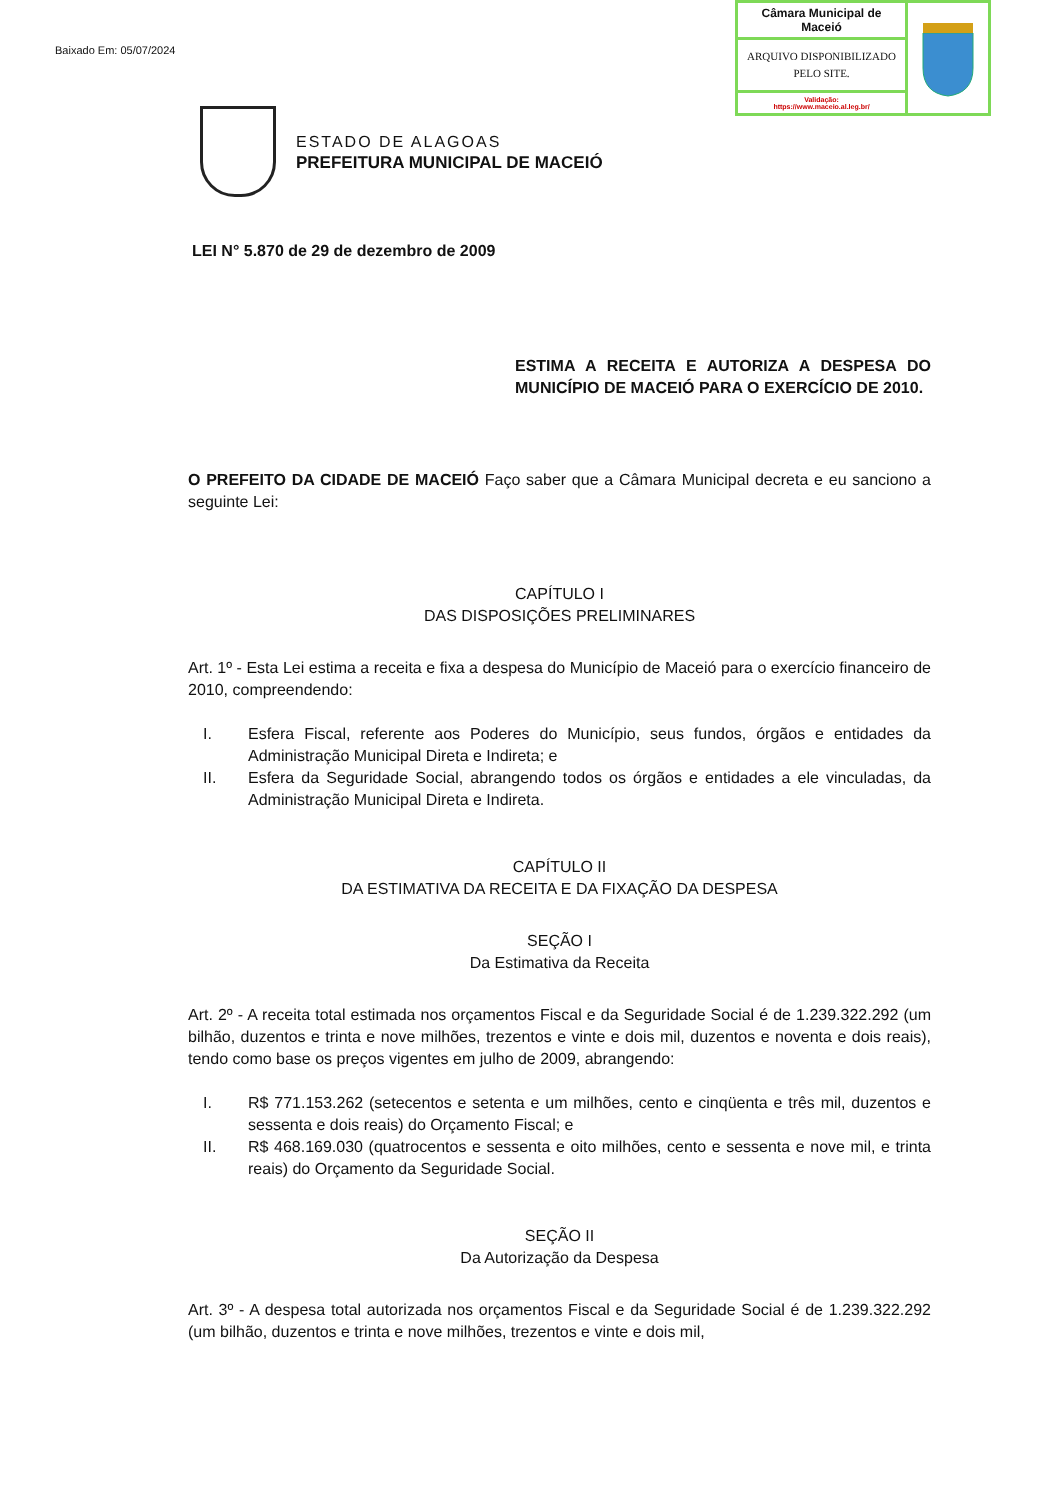Baixado Em: 05/07/2024
Câmara Municipal de Maceió
ARQUIVO DISPONIBILIZADO PELO SITE.
Validação:
https://www.maceio.al.leg.br/
ESTADO DE ALAGOAS
PREFEITURA MUNICIPAL DE MACEIÓ
LEI N° 5.870 de 29 de dezembro de 2009
ESTIMA A RECEITA E AUTORIZA A DESPESA DO MUNICÍPIO DE MACEIÓ PARA O EXERCÍCIO DE 2010.
O PREFEITO DA CIDADE DE MACEIÓ Faço saber que a Câmara Municipal decreta e eu sanciono a seguinte Lei:
CAPÍTULO I
DAS DISPOSIÇÕES PRELIMINARES
Art. 1º - Esta Lei estima a receita e fixa a despesa do Município de Maceió para o exercício financeiro de 2010, compreendendo:
I. Esfera Fiscal, referente aos Poderes do Município, seus fundos, órgãos e entidades da Administração Municipal Direta e Indireta; e
II. Esfera da Seguridade Social, abrangendo todos os órgãos e entidades a ele vinculadas, da Administração Municipal Direta e Indireta.
CAPÍTULO II
DA ESTIMATIVA DA RECEITA E DA FIXAÇÃO DA DESPESA
SEÇÃO I
Da Estimativa da Receita
Art. 2º - A receita total estimada nos orçamentos Fiscal e da Seguridade Social é de 1.239.322.292 (um bilhão, duzentos e trinta e nove milhões, trezentos e vinte e dois mil, duzentos e noventa e dois reais), tendo como base os preços vigentes em julho de 2009, abrangendo:
I. R$ 771.153.262 (setecentos e setenta e um milhões, cento e cinqüenta e três mil, duzentos e sessenta e dois reais) do Orçamento Fiscal; e
II. R$ 468.169.030 (quatrocentos e sessenta e oito milhões, cento e sessenta e nove mil, e trinta reais) do Orçamento da Seguridade Social.
SEÇÃO II
Da Autorização da Despesa
Art. 3º - A despesa total autorizada nos orçamentos Fiscal e da Seguridade Social é de 1.239.322.292 (um bilhão, duzentos e trinta e nove milhões, trezentos e vinte e dois mil,